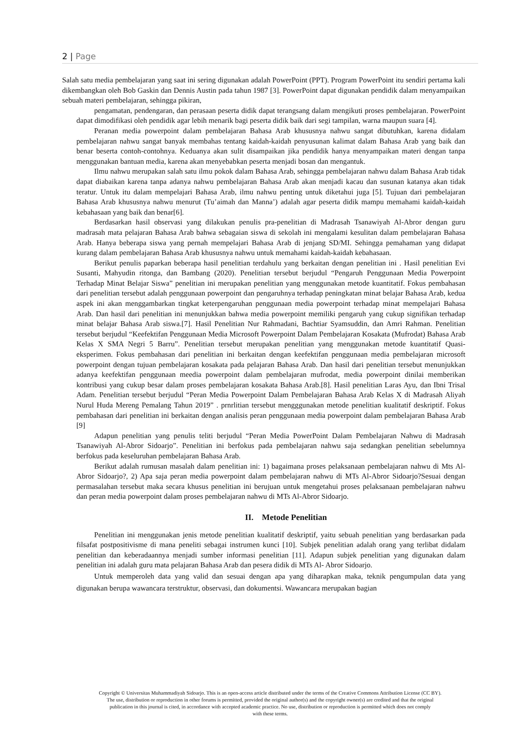2 | Page
Salah satu media pembelajaran yang saat ini sering digunakan adalah PowerPoint (PPT). Program PowerPoint itu sendiri pertama kali dikembangkan oleh Bob Gaskin dan Dennis Austin pada tahun 1987 [3]. PowerPoint dapat digunakan pendidik dalam menyampaikan sebuah materi pembelajaran, sehingga pikiran,
pengamatan, pendengaran, dan perasaan peserta didik dapat terangsang dalam mengikuti proses pembelajaran. PowerPoint dapat dimodifikasi oleh pendidik agar lebih menarik bagi peserta didik baik dari segi tampilan, warna maupun suara [4].
Peranan media powerpoint dalam pembelajaran Bahasa Arab khususnya nahwu sangat dibutuhkan, karena didalam pembelajaran nahwu sangat banyak membahas tentang kaidah-kaidah penyusunan kalimat dalam Bahasa Arab yang baik dan benar beserta contoh-contohnya. Keduanya akan sulit disampaikan jika pendidik hanya menyampaikan materi dengan tanpa menggunakan bantuan media, karena akan menyebabkan peserta menjadi bosan dan mengantuk.
Ilmu nahwu merupakan salah satu ilmu pokok dalam Bahasa Arab, sehingga pembelajaran nahwu dalam Bahasa Arab tidak dapat diabaikan karena tanpa adanya nahwu pembelajaran Bahasa Arab akan menjadi kacau dan susunan katanya akan tidak teratur. Untuk itu dalam mempelajari Bahasa Arab, ilmu nahwu penting untuk diketahui juga [5]. Tujuan dari pembelajaran Bahasa Arab khususnya nahwu menurut (Tu’aimah dan Manna’) adalah agar peserta didik mampu memahami kaidah-kaidah kebahasaan yang baik dan benar[6].
Berdasarkan hasil observasi yang dilakukan penulis pra-penelitian di Madrasah Tsanawiyah Al-Abror dengan guru madrasah mata pelajaran Bahasa Arab bahwa sebagaian siswa di sekolah ini mengalami kesulitan dalam pembelajaran Bahasa Arab. Hanya beberapa siswa yang pernah mempelajari Bahasa Arab di jenjang SD/MI. Sehingga pemahaman yang didapat kurang dalam pembelajaran Bahasa Arab khususnya nahwu untuk memahami kaidah-kaidah kebahasaan.
Berikut penulis paparkan beberapa hasil penelitian terdahulu yang berkaitan dengan penelitian ini . Hasil penelitian Evi Susanti, Mahyudin ritonga, dan Bambang (2020). Penelitian tersebut berjudul “Pengaruh Penggunaan Media Powerpoint Terhadap Minat Belajar Siswa” penelitian ini merupakan penelitian yang menggunakan metode kuantitatif. Fokus pembahasan dari penelitian tersebut adalah penggunaan powerpoint dan pengaruhnya terhadap peningkatan minat belajar Bahasa Arab, kedua aspek ini akan menggambarkan tingkat keterpengaruhan penggunaan media powerpoint terhadap minat mempelajari Bahasa Arab. Dan hasil dari penelitian ini menunjukkan bahwa media powerpoint memiliki pengaruh yang cukup signifikan terhadap minat belajar Bahasa Arab siswa.[7]. Hasil Penelitian Nur Rahmadani, Bachtiar Syamsuddin, dan Amri Rahman. Penelitian tersebut berjudul “Keefektifan Penggunaan Media Microsoft Powerpoint Dalam Pembelajaran Kosakata (Mufrodat) Bahasa Arab Kelas X SMA Negri 5 Barru”. Penelitian tersebut merupakan penelitian yang menggunakan metode kuantitatif Quasi-eksperimen. Fokus pembahasan dari penelitian ini berkaitan dengan keefektifan penggunaan media pembelajaran microsoft powerpoint dengan tujuan pembelajaran kosakata pada pelajaran Bahasa Arab. Dan hasil dari penelitian tersebut menunjukkan adanya keefektifan penggunaan meedia powerpoint dalam pembelajaran mufrodat, media powerpoint dinilai memberikan kontribusi yang cukup besar dalam proses pembelajaran kosakata Bahasa Arab.[8]. Hasil penelitian Laras Ayu, dan Ibni Trisal Adam. Penelitian tersebut berjudul “Peran Media Powerpoint Dalam Pembelajaran Bahasa Arab Kelas X di Madrasah Aliyah Nurul Huda Mereng Pemalang Tahun 2019” . prnrlitian tersebut mengggunakan metode penelitian kualitatif deskriptif. Fokus pembahasan dari penelitian ini berkaitan dengan analisis peran penggunaan media powerpoint dalam pembelajaran Bahasa Arab [9]
Adapun penelitian yang penulis teliti berjudul “Peran Media PowerPoint Dalam Pembelajaran Nahwu di Madrasah Tsanawiyah Al-Abror Sidoarjo”. Penelitian ini berfokus pada pembelajaran nahwu saja sedangkan penelitian sebelumnya berfokus pada keseluruhan pembelajaran Bahasa Arab.
Berikut adalah rumusan masalah dalam penelitian ini: 1) bagaimana proses pelaksanaan pembelajaran nahwu di Mts Al-Abror Sidoarjo?, 2) Apa saja peran media powerpoint dalam pembelajaran nahwu di MTs Al-Abror Sidoarjo?Sesuai dengan permasalahan tersebut maka secara khusus penelitian ini berujuan untuk mengetahui proses pelaksanaan pembelajaran nahwu dan peran media powerpoint dalam proses pembelajaran nahwu di MTs Al-Abror Sidoarjo.
II. Metode Penelitian
Penelitian ini menggunakan jenis metode penelitian kualitatif deskriptif, yaitu sebuah penelitian yang berdasarkan pada filsafat postpositivisme di mana peneliti sebagai instrumen kunci [10]. Subjek penelitian adalah orang yang terlibat didalam penelitian dan keberadaannya menjadi sumber informasi penelitian [11]. Adapun subjek penelitian yang digunakan dalam penelitian ini adalah guru mata pelajaran Bahasa Arab dan pesera didik di MTs Al- Abror Sidoarjo.
Untuk memperoleh data yang valid dan sesuai dengan apa yang diharapkan maka, teknik pengumpulan data yang digunakan berupa wawancara terstruktur, observasi, dan dokumentsi. Wawancara merupakan bagian
Copyright © Universitas Muhammadiyah Sidoarjo. This is an open-access article distributed under the terms of the Creative Commons Attribution License (CC BY).
The use, distribution or reproduction in other forums is permitted, provided the original author(s) and the copyright owner(s) are credited and that the original
publication in this journal is cited, in accordance with accepted academic practice. No use, distribution or reproduction is permitted which does not comply
with these terms.